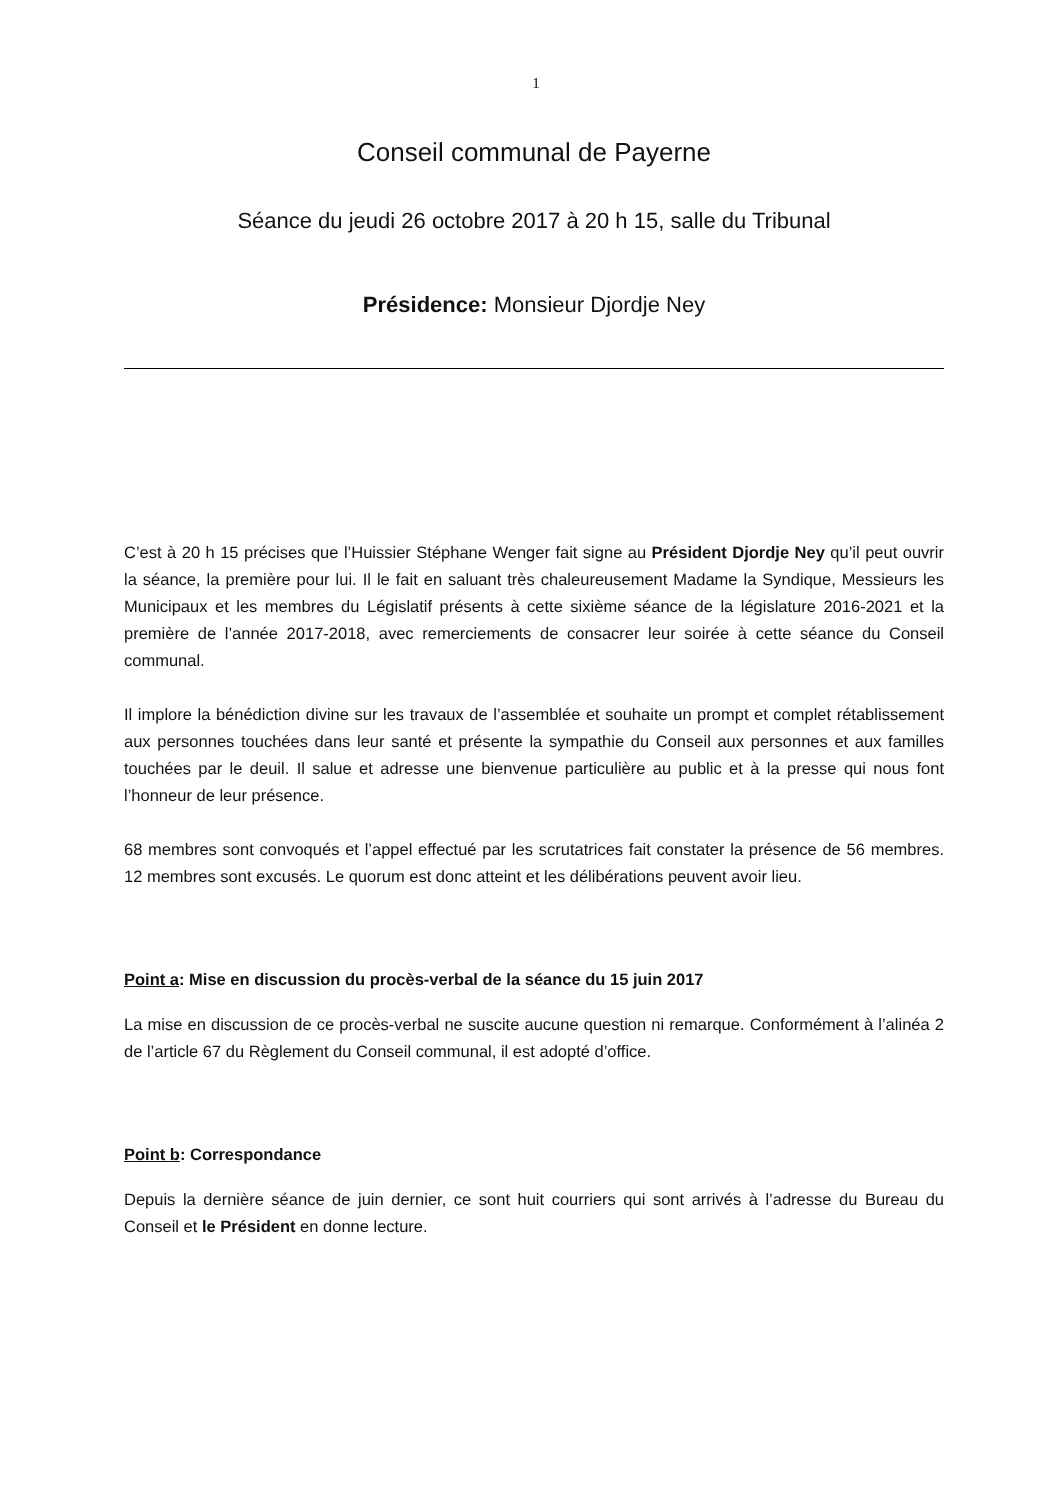1
Conseil communal de Payerne
Séance du jeudi 26 octobre 2017 à 20 h 15, salle du Tribunal
Présidence: Monsieur Djordje Ney
C’est à 20 h 15 précises que l’Huissier Stéphane Wenger fait signe au Président Djordje Ney qu’il peut ouvrir la séance, la première pour lui. Il le fait en saluant très chaleureusement Madame la Syndique, Messieurs les Municipaux et les membres du Législatif présents à cette sixième séance de la législature 2016-2021 et la première de l’année 2017-2018, avec remerciements de consacrer leur soirée à cette séance du Conseil communal.
Il implore la bénédiction divine sur les travaux de l’assemblée et souhaite un prompt et complet rétablissement aux personnes touchées dans leur santé et présente la sympathie du Conseil aux personnes et aux familles touchées par le deuil. Il salue et adresse une bienvenue particulière au public et à la presse qui nous font l’honneur de leur présence.
68 membres sont convoqués et l’appel effectué par les scrutatrices fait constater la présence de 56 membres. 12 membres sont excusés. Le quorum est donc atteint et les délibérations peuvent avoir lieu.
Point a: Mise en discussion du procès-verbal de la séance du 15 juin 2017
La mise en discussion de ce procès-verbal ne suscite aucune question ni remarque. Conformément à l’alinéa 2 de l’article 67 du Règlement du Conseil communal, il est adopté d’office.
Point b: Correspondance
Depuis la dernière séance de juin dernier, ce sont huit courriers qui sont arrivés à l’adresse du Bureau du Conseil et le Président en donne lecture.